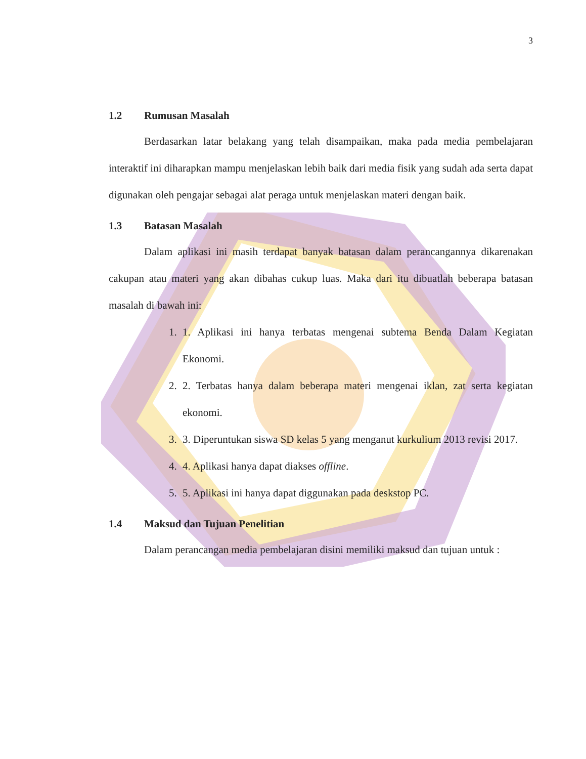3
1.2 Rumusan Masalah
Berdasarkan latar belakang yang telah disampaikan, maka pada media pembelajaran interaktif ini diharapkan mampu menjelaskan lebih baik dari media fisik yang sudah ada serta dapat digunakan oleh pengajar sebagai alat peraga untuk menjelaskan materi dengan baik.
1.3 Batasan Masalah
Dalam aplikasi ini masih terdapat banyak batasan dalam perancangannya dikarenakan cakupan atau materi yang akan dibahas cukup luas. Maka dari itu dibuatlah beberapa batasan masalah di bawah ini:
1. 1. Aplikasi ini hanya terbatas mengenai subtema Benda Dalam Kegiatan Ekonomi.
2. 2. Terbatas hanya dalam beberapa materi mengenai iklan, zat serta kegiatan ekonomi.
3. 3. Diperuntukan siswa SD kelas 5 yang menganut kurkulium 2013 revisi 2017.
4. 4. Aplikasi hanya dapat diakses offline.
5. 5. Aplikasi ini hanya dapat diggunakan pada deskstop PC.
1.4 Maksud dan Tujuan Penelitian
Dalam perancangan media pembelajaran disini memiliki maksud dan tujuan untuk :